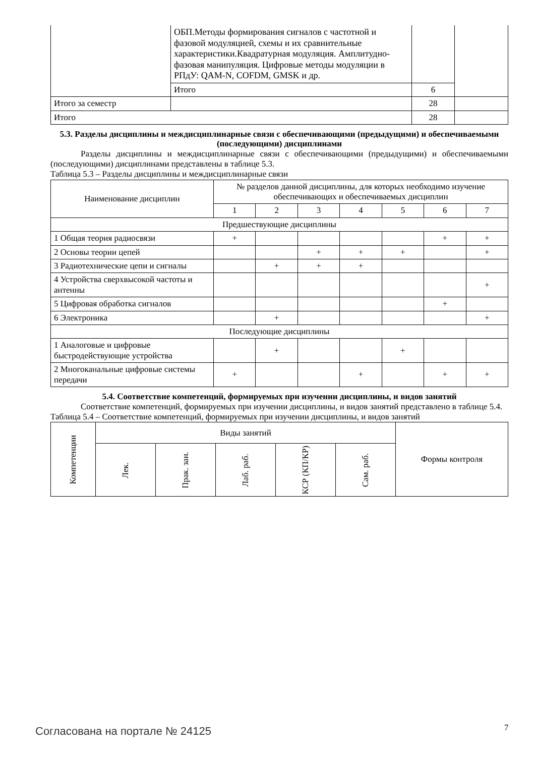| | ОБП.Методы формирования сигналов с частотной и фазовой модуляцией, схемы и их сравнительные характеристики.Квадратурная модуляция. Амплитудно-фазовая манипуляция. Цифровые методы модуляции в РПдУ: QAM-N, COFDM, GMSK и др. | | |
| | Итого | 6 | |
| Итого за семестр | | 28 | |
| Итого | | 28 | |
5.3. Разделы дисциплины и междисциплинарные связи с обеспечивающими (предыдущими) и обеспечиваемыми (последующими) дисциплинами
Разделы дисциплины и междисциплинарные связи с обеспечивающими (предыдущими) и обеспечиваемыми (последующими) дисциплинами представлены в таблице 5.3.
Таблица 5.3 – Разделы дисциплины и междисциплинарные связи
| Наименование дисциплин | № разделов данной дисциплины, для которых необходимо изучение обеспечивающих и обеспечиваемых дисциплин | | | | | | |
| --- | --- | --- | --- | --- | --- | --- | --- |
| | 1 | 2 | 3 | 4 | 5 | 6 | 7 |
| Предшествующие дисциплины | | | | | | | |
| 1 Общая теория радиосвязи | + | | | | | + | + |
| 2 Основы теории цепей | | | + | + | + | | + |
| 3 Радиотехнические цепи и сигналы | | + | + | + | | | |
| 4 Устройства сверхвысокой частоты и антенны | | | | | | | + |
| 5 Цифровая обработка сигналов | | | | | | + | |
| 6 Электроника | | + | | | | | + |
| Последующие дисциплины | | | | | | | |
| 1 Аналоговые и цифровые быстродействующие устройства | | + | | | + | | |
| 2 Многоканальные цифровые системы передачи | + | | | + | | + | + |
5.4. Соответствие компетенций, формируемых при изучении дисциплины, и видов занятий
Соответствие компетенций, формируемых при изучении дисциплины, и видов занятий представлено в таблице 5.4.
Таблица 5.4 – Соответствие компетенций, формируемых при изучении дисциплины, и видов занятий
| Компетенции | Виды занятий | | | | | Формы контроля |
| --- | --- | --- | --- | --- | --- | --- |
| | Лек. | Прак. зан. | Лаб. раб. | КСР (КП/КР) | Сам. раб. | |
Согласована на портале № 24125 7